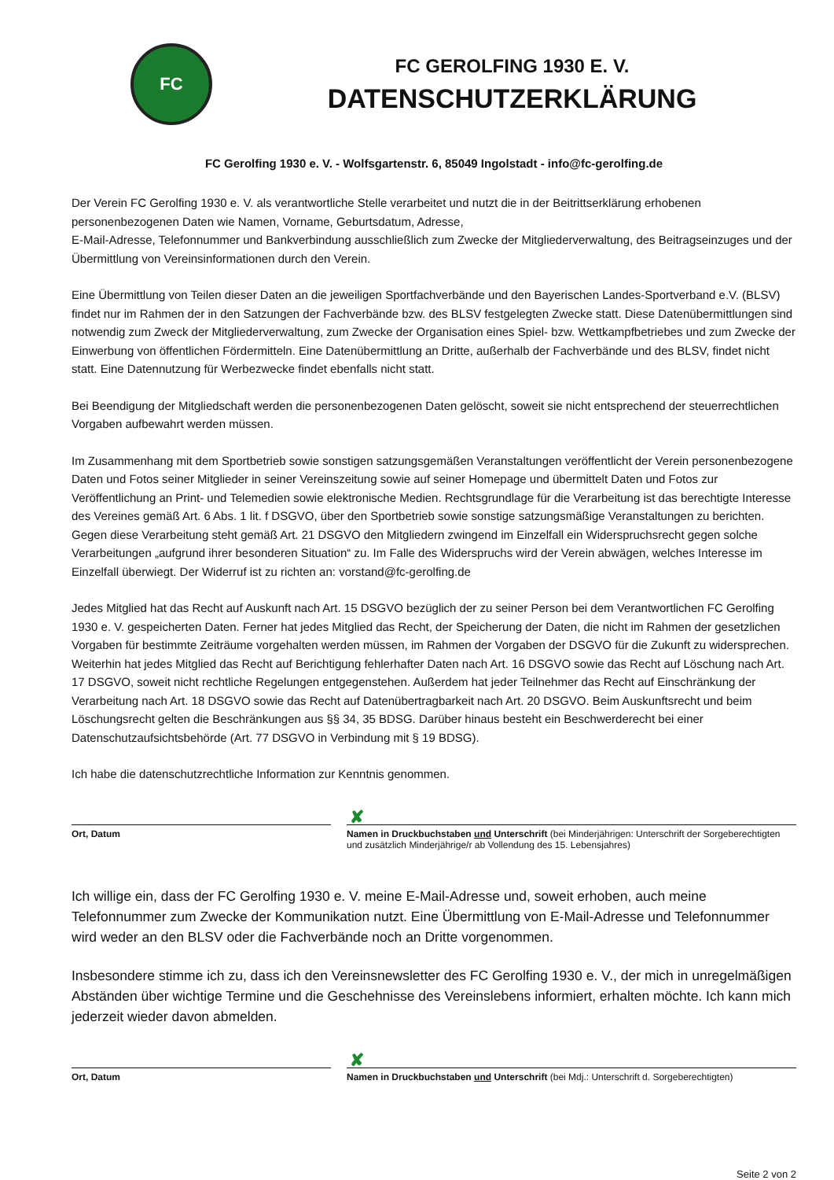FC
FC GEROLFING 1930 E. V.
DATENSCHUTZERKLÄRUNG
FC Gerolfing 1930 e. V. - Wolfsgartenstr. 6, 85049 Ingolstadt - info@fc-gerolfing.de
Der Verein FC Gerolfing 1930 e. V. als verantwortliche Stelle verarbeitet und nutzt die in der Beitrittserklärung erhobenen personenbezogenen Daten wie Namen, Vorname, Geburtsdatum, Adresse,
E-Mail-Adresse, Telefonnummer und Bankverbindung ausschließlich zum Zwecke der Mitgliederverwaltung, des Beitragseinzuges und der Übermittlung von Vereinsinformationen durch den Verein.
Eine Übermittlung von Teilen dieser Daten an die jeweiligen Sportfachverbände und den Bayerischen Landes-Sportverband e.V. (BLSV) findet nur im Rahmen der in den Satzungen der Fachverbände bzw. des BLSV festgelegten Zwecke statt. Diese Datenübermittlungen sind notwendig zum Zweck der Mitgliederverwaltung, zum Zwecke der Organisation eines Spiel- bzw. Wettkampfbetriebes und zum Zwecke der Einwerbung von öffentlichen Fördermitteln. Eine Datenübermittlung an Dritte, außerhalb der Fachverbände und des BLSV, findet nicht statt. Eine Datennutzung für Werbezwecke findet ebenfalls nicht statt.
Bei Beendigung der Mitgliedschaft werden die personenbezogenen Daten gelöscht, soweit sie nicht entsprechend der steuerrechtlichen Vorgaben aufbewahrt werden müssen.
Im Zusammenhang mit dem Sportbetrieb sowie sonstigen satzungsgemäßen Veranstaltungen veröffentlicht der Verein personenbezogene Daten und Fotos seiner Mitglieder in seiner Vereinszeitung sowie auf seiner Homepage und übermittelt Daten und Fotos zur Veröffentlichung an Print- und Telemedien sowie elektronische Medien. Rechtsgrundlage für die Verarbeitung ist das berechtigte Interesse des Vereines gemäß Art. 6 Abs. 1 lit. f DSGVO, über den Sportbetrieb sowie sonstige satzungsmäßige Veranstaltungen zu berichten. Gegen diese Verarbeitung steht gemäß Art. 21 DSGVO den Mitgliedern zwingend im Einzelfall ein Widerspruchsrecht gegen solche Verarbeitungen „aufgrund ihrer besonderen Situation“ zu. Im Falle des Widerspruchs wird der Verein abwägen, welches Interesse im Einzelfall überwiegt. Der Widerruf ist zu richten an: vorstand@fc-gerolfing.de
Jedes Mitglied hat das Recht auf Auskunft nach Art. 15 DSGVO bezüglich der zu seiner Person bei dem Verantwortlichen FC Gerolfing 1930 e. V. gespeicherten Daten. Ferner hat jedes Mitglied das Recht, der Speicherung der Daten, die nicht im Rahmen der gesetzlichen Vorgaben für bestimmte Zeiträume vorgehalten werden müssen, im Rahmen der Vorgaben der DSGVO für die Zukunft zu widersprechen. Weiterhin hat jedes Mitglied das Recht auf Berichtigung fehlerhafter Daten nach Art. 16 DSGVO sowie das Recht auf Löschung nach Art. 17 DSGVO, soweit nicht rechtliche Regelungen entgegenstehen. Außerdem hat jeder Teilnehmer das Recht auf Einschränkung der Verarbeitung nach Art. 18 DSGVO sowie das Recht auf Datenübertragbarkeit nach Art. 20 DSGVO. Beim Auskunftsrecht und beim Löschungsrecht gelten die Beschränkungen aus §§ 34, 35 BDSG. Darüber hinaus besteht ein Beschwerderecht bei einer Datenschutzaufsichtsbehörde (Art. 77 DSGVO in Verbindung mit § 19 BDSG).
Ich habe die datenschutzrechtliche Information zur Kenntnis genommen.
Ort, Datum
✘
Namen in Druckbuchstaben und Unterschrift (bei Minderjährigen: Unterschrift der Sorgeberechtigten und zusätzlich Minderjährige/r ab Vollendung des 15. Lebensjahres)
Ich willige ein, dass der FC Gerolfing 1930 e. V. meine E-Mail-Adresse und, soweit erhoben, auch meine Telefonnummer zum Zwecke der Kommunikation nutzt. Eine Übermittlung von E-Mail-Adresse und Telefonnummer wird weder an den BLSV oder die Fachverbände noch an Dritte vorgenommen.
Insbesondere stimme ich zu, dass ich den Vereinsnewsletter des FC Gerolfing 1930 e. V., der mich in unregelmäßigen Abständen über wichtige Termine und die Geschehnisse des Vereinslebens informiert, erhalten möchte. Ich kann mich jederzeit wieder davon abmelden.
Ort, Datum
✘
Namen in Druckbuchstaben und Unterschrift (bei Mdj.: Unterschrift d. Sorgeberechtigten)
Seite 2 von 2